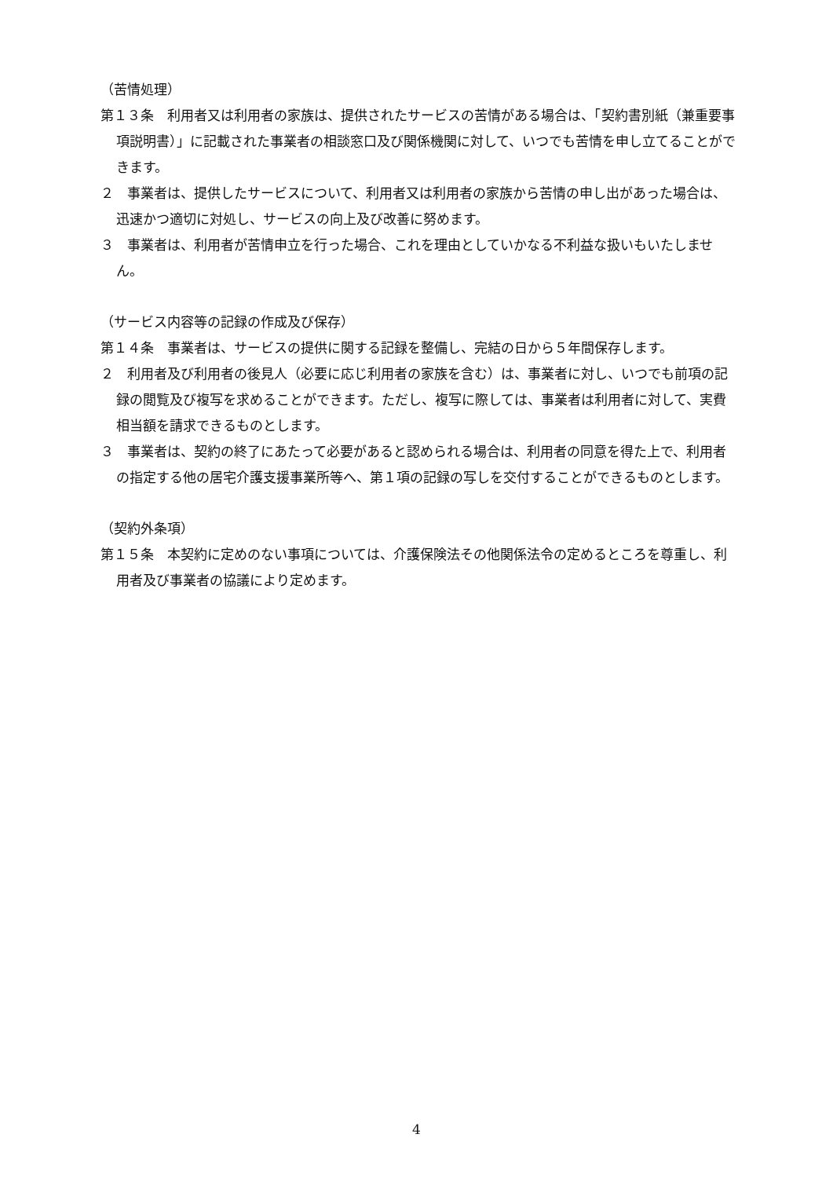（苦情処理）
第１３条　利用者又は利用者の家族は、提供されたサービスの苦情がある場合は、「契約書別紙（兼重要事項説明書）」に記載された事業者の相談窓口及び関係機関に対して、いつでも苦情を申し立てることができます。
２　事業者は、提供したサービスについて、利用者又は利用者の家族から苦情の申し出があった場合は、迅速かつ適切に対処し、サービスの向上及び改善に努めます。
３　事業者は、利用者が苦情申立を行った場合、これを理由としていかなる不利益な扱いもいたしません。
（サービス内容等の記録の作成及び保存）
第１４条　事業者は、サービスの提供に関する記録を整備し、完結の日から５年間保存します。
２　利用者及び利用者の後見人（必要に応じ利用者の家族を含む）は、事業者に対し、いつでも前項の記録の閲覧及び複写を求めることができます。ただし、複写に際しては、事業者は利用者に対して、実費相当額を請求できるものとします。
３　事業者は、契約の終了にあたって必要があると認められる場合は、利用者の同意を得た上で、利用者の指定する他の居宅介護支援事業所等へ、第１項の記録の写しを交付することができるものとします。
（契約外条項）
第１５条　本契約に定めのない事項については、介護保険法その他関係法令の定めるところを尊重し、利用者及び事業者の協議により定めます。
4